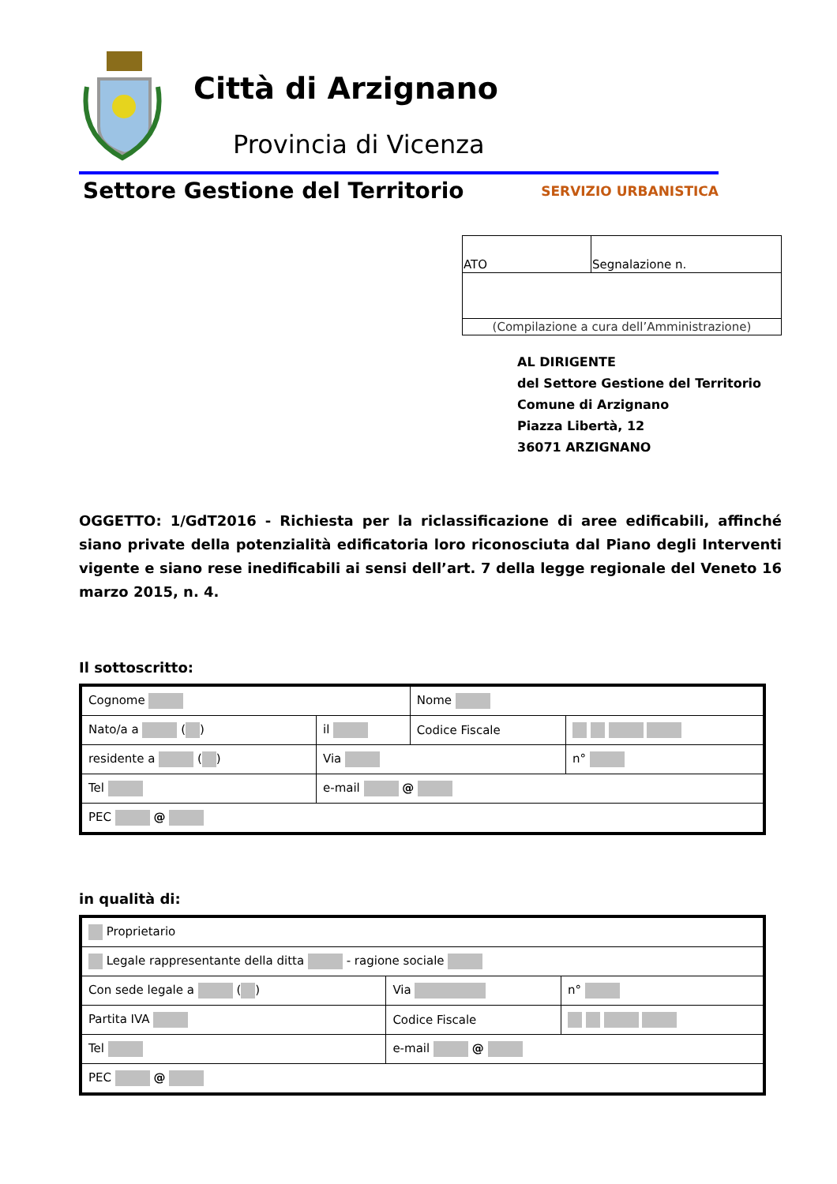Città di Arzignano
Provincia di Vicenza
Settore Gestione del Territorio SERVIZIO URBANISTICA
| ATO | Segnalazione n. |
| (Compilazione a cura dell’Amministrazione) | |
AL DIRIGENTE
del Settore Gestione del Territorio
Comune di Arzignano
Piazza Libertà, 12
36071 ARZIGNANO
OGGETTO: 1/GdT2016 - Richiesta per la riclassificazione di aree edificabili, affinché siano private della potenzialità edificatoria loro riconosciuta dal Piano degli Interventi vigente e siano rese inedificabili ai sensi dell’art. 7 della legge regionale del Veneto 16 marzo 2015, n. 4.
Il sottoscritto:
| Cognome | | | Nome | | |
| Nato/a a ( ) | | il | Codice Fiscale | | |
| residente a ( ) | | Via | | | n° |
| Tel | e-mail @ | | | | |
| PEC @ | | | | | |
in qualità di:
| Proprietario | | | | |
| Legale rappresentante della ditta - ragione sociale | | | | |
| Con sede legale a ( ) | | Via | | n° |
| Partita IVA | | Codice Fiscale | | |
| Tel | e-mail @ | | | |
| PEC @ | | | | |